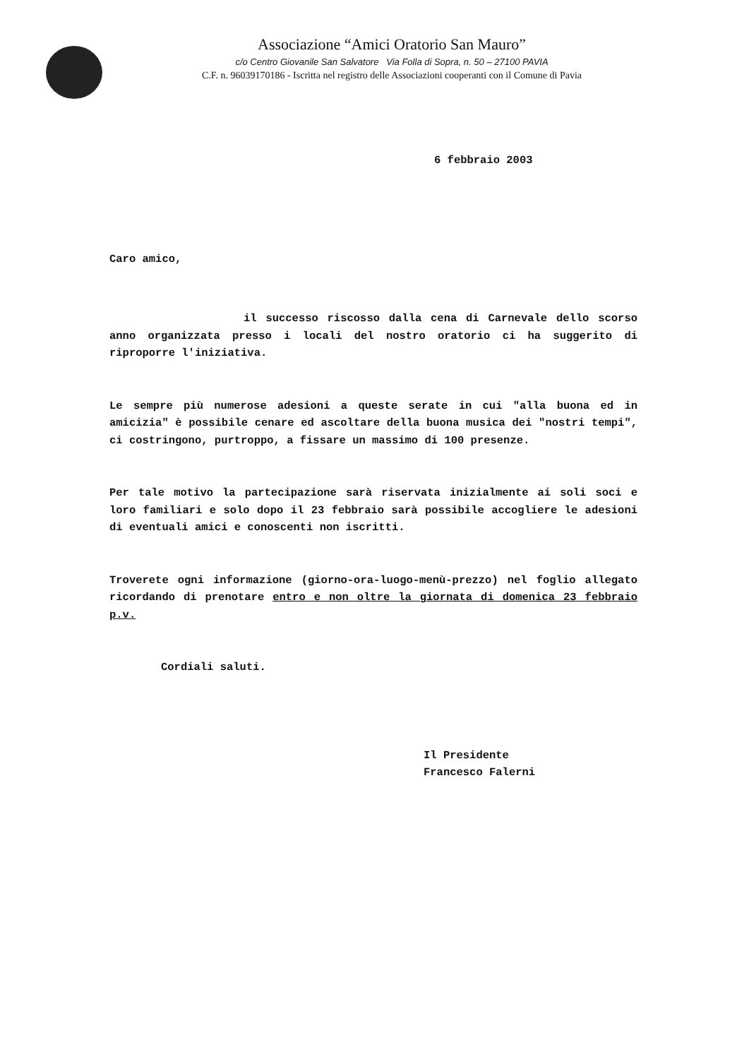Associazione “Amici Oratorio San Mauro”
c/o Centro Giovanile San Salvatore Via Folla di Sopra, n. 50 – 27100 PAVIA
C.F. n. 96039170186 - Iscritta nel registro delle Associazioni cooperanti con il Comune di Pavia
6 febbraio 2003
Caro amico,
il successo riscosso dalla cena di Carnevale dello scorso anno organizzata presso i locali del nostro oratorio ci ha suggerito di riproporre l'iniziativa.
Le sempre più numerose adesioni a queste serate in cui "alla buona ed in amicizia" è possibile cenare ed ascoltare della buona musica dei "nostri tempi", ci costringono, purtroppo, a fissare un massimo di 100 presenze.
Per tale motivo la partecipazione sarà riservata inizialmente ai soli soci e loro familiari e solo dopo il 23 febbraio sarà possibile accogliere le adesioni di eventuali amici e conoscenti non iscritti.
Troverete ogni informazione (giorno-ora-luogo-menù-prezzo) nel foglio allegato ricordando di prenotare entro e non oltre la giornata di domenica 23 febbraio p.v.
Cordiali saluti.
Il Presidente
Francesco Falerni